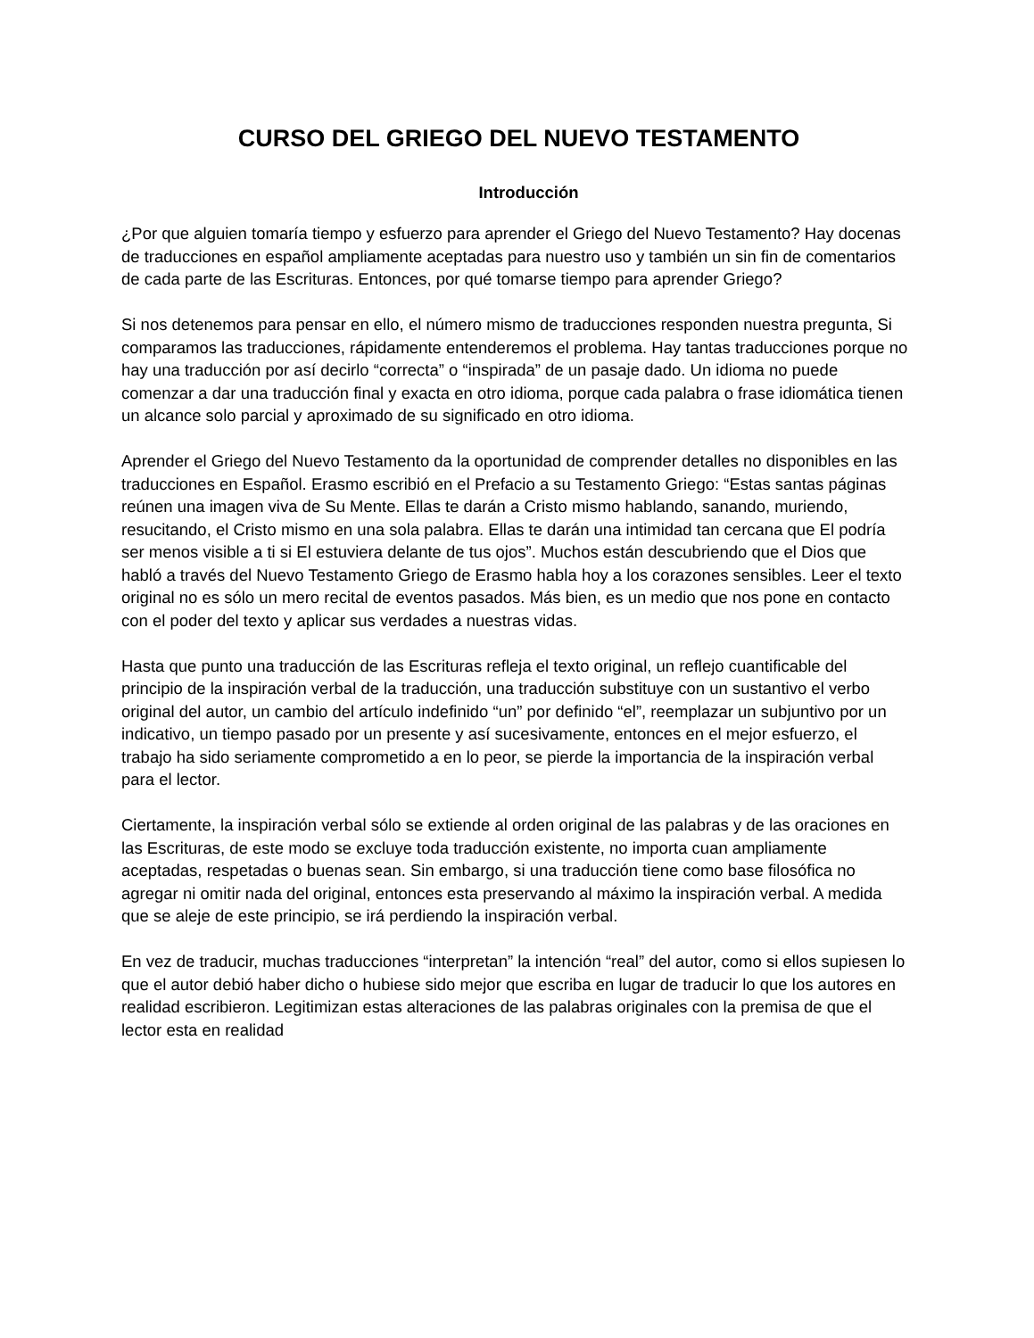CURSO DEL GRIEGO DEL NUEVO TESTAMENTO
Introducción
¿Por que alguien tomaría tiempo y esfuerzo para aprender el Griego del Nuevo Testamento? Hay docenas de traducciones en español ampliamente aceptadas para nuestro uso y también un sin fin de comentarios de cada parte de las Escrituras. Entonces, por qué tomarse tiempo para aprender Griego?
Si nos detenemos para pensar en ello, el número mismo de traducciones responden nuestra pregunta, Si comparamos las traducciones, rápidamente entenderemos el problema. Hay tantas traducciones porque no hay una traducción por así decirlo “correcta” o “inspirada” de un pasaje dado. Un idioma no puede comenzar a dar una traducción final y exacta en otro idioma, porque cada palabra o frase idiomática tienen un alcance solo parcial y aproximado de su significado en otro idioma.
Aprender el Griego del Nuevo Testamento da la oportunidad de comprender detalles no disponibles en las traducciones en Español. Erasmo escribió en el Prefacio a su Testamento Griego: “Estas santas páginas reúnen una imagen viva de Su Mente. Ellas te darán a Cristo mismo hablando, sanando, muriendo, resucitando, el Cristo mismo en una sola palabra. Ellas te darán una intimidad tan cercana que El podría ser menos visible a ti si El estuviera delante de tus ojos”. Muchos están descubriendo que el Dios que habló a través del Nuevo Testamento Griego de Erasmo habla hoy a los corazones sensibles. Leer el texto original no es sólo un mero recital de eventos pasados. Más bien, es un medio que nos pone en contacto con el poder del texto y aplicar sus verdades a nuestras vidas.
Hasta que punto una traducción de las Escrituras refleja el texto original, un reflejo cuantificable del principio de la inspiración verbal de la traducción, una traducción substituye con un sustantivo el verbo original del autor, un cambio del artículo indefinido “un” por definido “el”, reemplazar un subjuntivo por un indicativo, un tiempo pasado por un presente y así sucesivamente, entonces en el mejor esfuerzo, el trabajo ha sido seriamente comprometido a en lo peor, se pierde la importancia de la inspiración verbal para el lector.
Ciertamente, la inspiración verbal sólo se extiende al orden original de las palabras y de las oraciones en las Escrituras, de este modo se excluye toda traducción existente, no importa cuan ampliamente aceptadas, respetadas o buenas sean. Sin embargo, si una traducción tiene como base filosófica no agregar ni omitir nada del original, entonces esta preservando al máximo la inspiración verbal. A medida que se aleje de este principio, se irá perdiendo la inspiración verbal.
En vez de traducir, muchas traducciones “interpretan” la intención “real” del autor, como si ellos supiesen lo que el autor debió haber dicho o hubiese sido mejor que escriba en lugar de traducir lo que los autores en realidad escribieron. Legitimizan estas alteraciones de las palabras originales con la premisa de que el lector esta en realidad